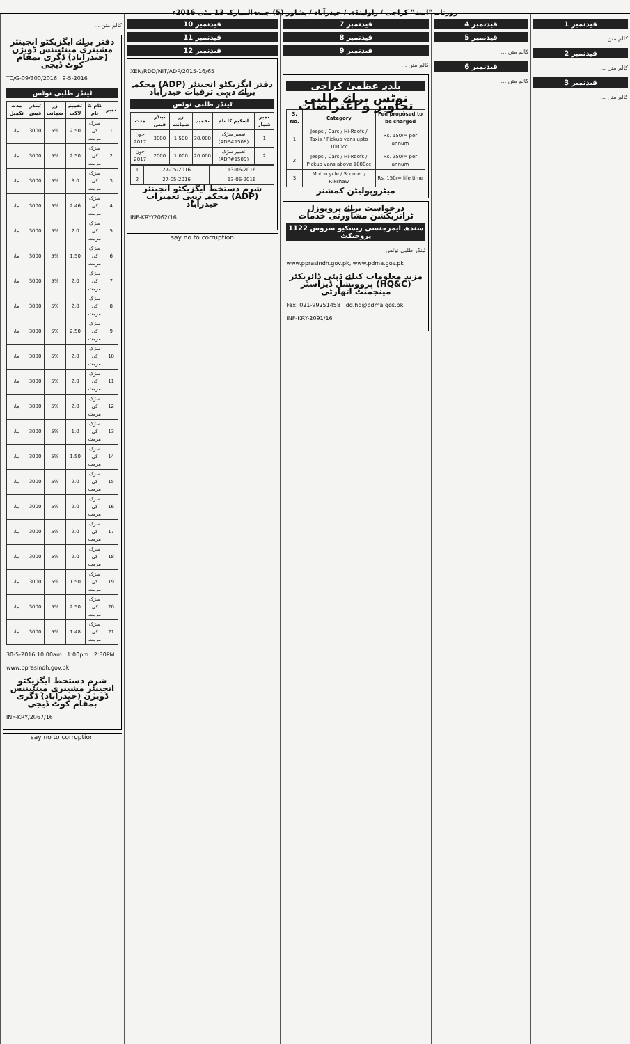روزنامہ "امت" کراچی / راولپنڈی / حیدرآباد / پشاور (5) جمعۃ المبارک 13 مئی 2016ء
قیدنمبر 1
کالم متن ...
قیدنمبر 2
کالم متن ...
قیدنمبر 3
کالم متن ...
قیدنمبر 4
قیدنمبر 5
کالم متن ...
قیدنمبر 6
کالم متن ...
قیدنمبر 7
قیدنمبر 8
قیدنمبر 9
کالم متن ...
بلدیہ عظمیٰ کراچی
نوٹس برائے طلبی تجاویز و اعتراضات
| S. No. | Category | Fee proposed to be charged |
| --- | --- | --- |
| 1 | Jeeps / Cars / Hi-Roofs / Taxis / Pickup vans upto 1000cc | Rs. 150/= per annum |
| 2 | Jeeps / Cars / Hi-Roofs / Pickup vans above 1000cc | Rs. 250/= per annum |
| 3 | Motorcycle / Scooter / Rikshaw | Rs. 150/= life time |
میٹروپولیٹن کمشنر
درخواست برائے پروپوزل ٹرانزیکشن مشاورتی خدمات
سندھ ایمرجنسی ریسکیو سروس 1122 پروجیکٹ
ٹینڈر طلبی نوٹس
www.pprasindh.gov.pk, www.pdma.gos.pk
مزید معلومات کیلئے ڈپٹی ڈائریکٹر (HQ&C) پروونشل ڈیزاسٹر مینجمنٹ اتھارٹی
Fax: 021-99251458 dd.hq@pdma.gos.pk
INF-KRY-2091/16
قیدنمبر 10
قیدنمبر 11
قیدنمبر 12
XEN/RDD/NIT/ADP/2015-16/65
دفتر ایگزیکٹو انجینئر (ADP) محکمہ برائے دیہی ترقیات حیدرآباد
ٹینڈر طلبی نوٹس
| نمبر شمار | اسکیم کا نام | تخمینہ | زر ضمانت | ٹینڈر فیس | مدت |
| --- | --- | --- | --- | --- | --- |
| 1 | تعمیر سڑک (ADP#1508) | 30.000 | 1.500 | 3000 | جون 2017 |
| 2 | تعمیر سڑک (ADP#1509) | 20.000 | 1.000 | 2000 | جون 2017 |
| 13-06-2016 | 27-05-2016 | 1 |
| 13-06-2016 | 27-05-2016 | 2 |
شرم دستخط ایگزیکٹو انجینئر (ADP) محکمہ دیہی تعمیرات حیدرآباد
INF-KRY/2062/16
say no to corruption
کالم متن ...
دفتر برائے ایگزیکٹو انجینئر مشینری مینٹیننس ڈویژن (حیدرآباد) ڈگری بمقام کوٹ ڈیجی
TC/G-09/300/2016 9-5-2016
ٹینڈر طلبی نوٹس
| نمبر | کام کا نام | تخمینہ لاگت | زر ضمانت | ٹینڈر فیس | مدت تکمیل |
| --- | --- | --- | --- | --- | --- |
| 1 | سڑک کی مرمت | 2.50 | 5% | 3000 | ماہ |
| 2 | سڑک کی مرمت | 2.50 | 5% | 3000 | ماہ |
| 3 | سڑک کی مرمت | 3.0 | 5% | 3000 | ماہ |
| 4 | سڑک کی مرمت | 2.46 | 5% | 3000 | ماہ |
| 5 | سڑک کی مرمت | 2.0 | 5% | 3000 | ماہ |
| 6 | سڑک کی مرمت | 1.50 | 5% | 3000 | ماہ |
| 7 | سڑک کی مرمت | 2.0 | 5% | 3000 | ماہ |
| 8 | سڑک کی مرمت | 2.0 | 5% | 3000 | ماہ |
| 9 | سڑک کی مرمت | 2.50 | 5% | 3000 | ماہ |
| 10 | سڑک کی مرمت | 2.0 | 5% | 3000 | ماہ |
| 11 | سڑک کی مرمت | 2.0 | 5% | 3000 | ماہ |
| 12 | سڑک کی مرمت | 2.0 | 5% | 3000 | ماہ |
| 13 | سڑک کی مرمت | 1.0 | 5% | 3000 | ماہ |
| 14 | سڑک کی مرمت | 1.50 | 5% | 3000 | ماہ |
| 15 | سڑک کی مرمت | 2.0 | 5% | 3000 | ماہ |
| 16 | سڑک کی مرمت | 2.0 | 5% | 3000 | ماہ |
| 17 | سڑک کی مرمت | 2.0 | 5% | 3000 | ماہ |
| 18 | سڑک کی مرمت | 2.0 | 5% | 3000 | ماہ |
| 19 | سڑک کی مرمت | 1.50 | 5% | 3000 | ماہ |
| 20 | سڑک کی مرمت | 2.50 | 5% | 3000 | ماہ |
| 21 | سڑک کی مرمت | 1.48 | 5% | 3000 | ماہ |
30-5-2016 10:00am 1:00pm 2:30PM
www.pprasindh.gov.pk
شرم دستخط ایگزیکٹو انجینئر مشینری مینٹیننس ڈویژن (حیدرآباد) ڈگری بمقام کوٹ ڈیجی
INF-KRY/2067/16
say no to corruption